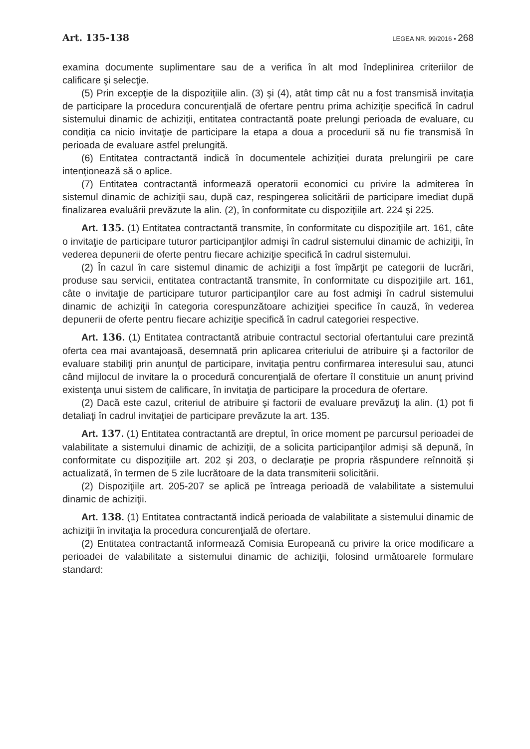Art. 135-138 LEGEA NR. 99/2016 • 268
examina documente suplimentare sau de a verifica în alt mod îndeplinirea criteriilor de calificare şi selecţie.
(5) Prin excepţie de la dispoziţiile alin. (3) şi (4), atât timp cât nu a fost transmisă invitaţia de participare la procedura concurenţială de ofertare pentru prima achiziţie specifică în cadrul sistemului dinamic de achiziţii, entitatea contractantă poate prelungi perioada de evaluare, cu condiţia ca nicio invitaţie de participare la etapa a doua a procedurii să nu fie transmisă în perioada de evaluare astfel prelungită.
(6) Entitatea contractantă indică în documentele achiziţiei durata prelungirii pe care intenţionează să o aplice.
(7) Entitatea contractantă informează operatorii economici cu privire la admiterea în sistemul dinamic de achiziţii sau, după caz, respingerea solicitării de participare imediat după finalizarea evaluării prevăzute la alin. (2), în conformitate cu dispoziţiile art. 224 şi 225.
Art. 135. (1) Entitatea contractantă transmite, în conformitate cu dispoziţiile art. 161, câte o invitaţie de participare tuturor participanţilor admişi în cadrul sistemului dinamic de achiziţii, în vederea depunerii de oferte pentru fiecare achiziţie specifică în cadrul sistemului.
(2) În cazul în care sistemul dinamic de achiziţii a fost împărţit pe categorii de lucrări, produse sau servicii, entitatea contractantă transmite, în conformitate cu dispoziţiile art. 161, câte o invitaţie de participare tuturor participanţilor care au fost admişi în cadrul sistemului dinamic de achiziţii în categoria corespunzătoare achiziţiei specifice în cauză, în vederea depunerii de oferte pentru fiecare achiziţie specifică în cadrul categoriei respective.
Art. 136. (1) Entitatea contractantă atribuie contractul sectorial ofertantului care prezintă oferta cea mai avantajoasă, desemnată prin aplicarea criteriului de atribuire şi a factorilor de evaluare stabiliţi prin anunţul de participare, invitaţia pentru confirmarea interesului sau, atunci când mijlocul de invitare la o procedură concurenţială de ofertare îl constituie un anunţ privind existenţa unui sistem de calificare, în invitaţia de participare la procedura de ofertare.
(2) Dacă este cazul, criteriul de atribuire şi factorii de evaluare prevăzuţi la alin. (1) pot fi detaliaţi în cadrul invitaţiei de participare prevăzute la art. 135.
Art. 137. (1) Entitatea contractantă are dreptul, în orice moment pe parcursul perioadei de valabilitate a sistemului dinamic de achiziţii, de a solicita participanţilor admişi să depună, în conformitate cu dispoziţiile art. 202 şi 203, o declaraţie pe propria răspundere reînnoită şi actualizată, în termen de 5 zile lucrătoare de la data transmiterii solicitării.
(2) Dispoziţiile art. 205-207 se aplică pe întreaga perioadă de valabilitate a sistemului dinamic de achiziţii.
Art. 138. (1) Entitatea contractantă indică perioada de valabilitate a sistemului dinamic de achiziţii în invitaţia la procedura concurenţială de ofertare.
(2) Entitatea contractantă informează Comisia Europeană cu privire la orice modificare a perioadei de valabilitate a sistemului dinamic de achiziţii, folosind următoarele formulare standard: